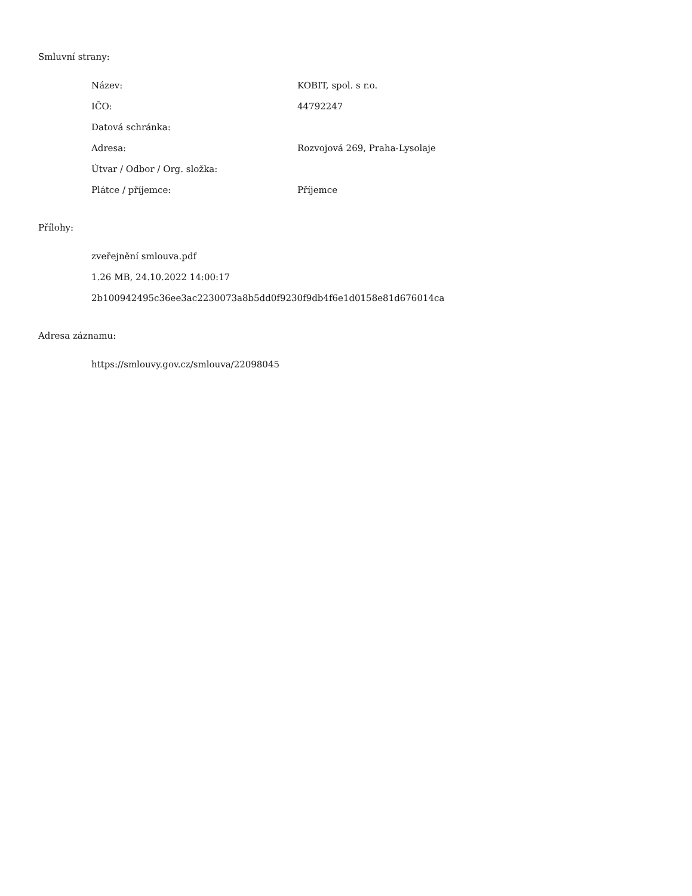Smluvní strany:
| Název: | KOBIT, spol. s r.o. |
| IČO: | 44792247 |
| Datová schránka: | |
| Adresa: | Rozvojová 269, Praha-Lysolaje |
| Útvar / Odbor / Org. složka: | |
| Plátce / příjemce: | Příjemce |
Přílohy:
zveřejnění smlouva.pdf
1.26 MB, 24.10.2022 14:00:17
2b100942495c36ee3ac2230073a8b5dd0f9230f9db4f6e1d0158e81d676014ca
Adresa záznamu:
https://smlouvy.gov.cz/smlouva/22098045